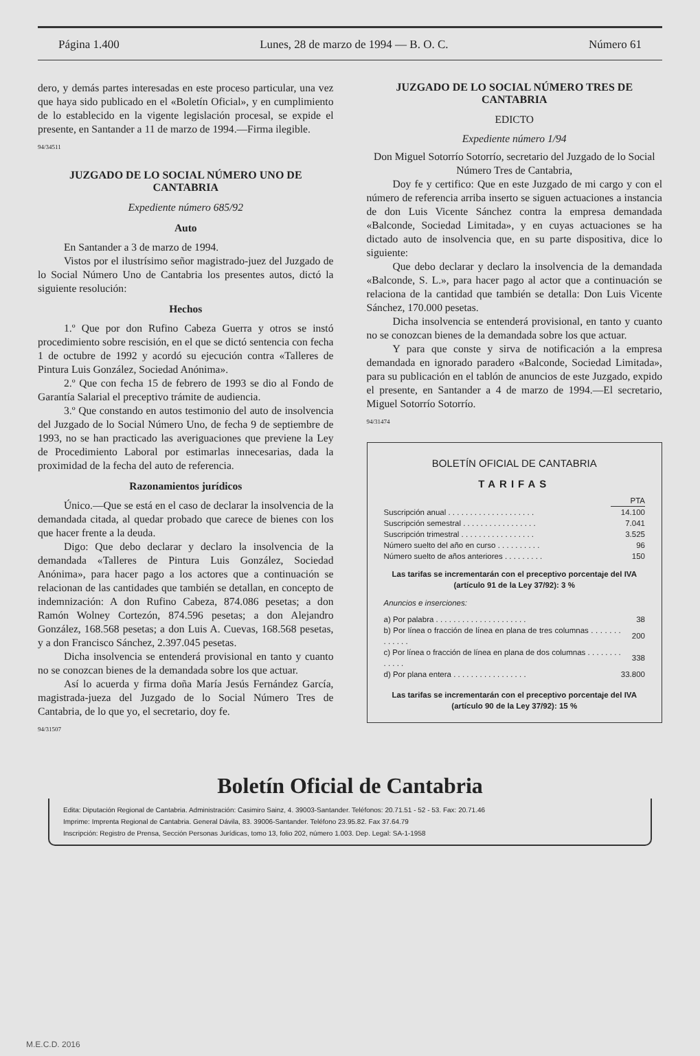Página 1.400 Lunes, 28 de marzo de 1994 — B. O. C. Número 61
dero, y demás partes interesadas en este proceso particular, una vez que haya sido publicado en el «Boletín Oficial», y en cumplimiento de lo establecido en la vigente legislación procesal, se expide el presente, en Santander a 11 de marzo de 1994.—Firma ilegible.
94/34511
JUZGADO DE LO SOCIAL NÚMERO UNO DE CANTABRIA
Expediente número 685/92
Auto
En Santander a 3 de marzo de 1994.
Vistos por el ilustrísimo señor magistrado-juez del Juzgado de lo Social Número Uno de Cantabria los presentes autos, dictó la siguiente resolución:
Hechos
1.º Que por don Rufino Cabeza Guerra y otros se instó procedimiento sobre rescisión, en el que se dictó sentencia con fecha 1 de octubre de 1992 y acordó su ejecución contra «Talleres de Pintura Luis González, Sociedad Anónima».
2.º Que con fecha 15 de febrero de 1993 se dio al Fondo de Garantía Salarial el preceptivo trámite de audiencia.
3.º Que constando en autos testimonio del auto de insolvencia del Juzgado de lo Social Número Uno, de fecha 9 de septiembre de 1993, no se han practicado las averiguaciones que previene la Ley de Procedimiento Laboral por estimarlas innecesarias, dada la proximidad de la fecha del auto de referencia.
Razonamientos jurídicos
Único.—Que se está en el caso de declarar la insolvencia de la demandada citada, al quedar probado que carece de bienes con los que hacer frente a la deuda.
Digo: Que debo declarar y declaro la insolvencia de la demandada «Talleres de Pintura Luis González, Sociedad Anónima», para hacer pago a los actores que a continuación se relacionan de las cantidades que también se detallan, en concepto de indemnización: A don Rufino Cabeza, 874.086 pesetas; a don Ramón Wolney Cortezón, 874.596 pesetas; a don Alejandro González, 168.568 pesetas; a don Luis A. Cuevas, 168.568 pesetas, y a don Francisco Sánchez, 2.397.045 pesetas.
Dicha insolvencia se entenderá provisional en tanto y cuanto no se conozcan bienes de la demandada sobre los que actuar.
Así lo acuerda y firma doña María Jesús Fernández García, magistrada-jueza del Juzgado de lo Social Número Tres de Cantabria, de lo que yo, el secretario, doy fe.
94/31507
JUZGADO DE LO SOCIAL NÚMERO TRES DE CANTABRIA
EDICTO
Expediente número 1/94
Don Miguel Sotorrío Sotorrío, secretario del Juzgado de lo Social Número Tres de Cantabria,
Doy fe y certifico: Que en este Juzgado de mi cargo y con el número de referencia arriba inserto se siguen actuaciones a instancia de don Luis Vicente Sánchez contra la empresa demandada «Balconde, Sociedad Limitada», y en cuyas actuaciones se ha dictado auto de insolvencia que, en su parte dispositiva, dice lo siguiente:
Que debo declarar y declaro la insolvencia de la demandada «Balconde, S. L.», para hacer pago al actor que a continuación se relaciona de la cantidad que también se detalla: Don Luis Vicente Sánchez, 170.000 pesetas.
Dicha insolvencia se entenderá provisional, en tanto y cuanto no se conozcan bienes de la demandada sobre los que actuar.
Y para que conste y sirva de notificación a la empresa demandada en ignorado paradero «Balconde, Sociedad Limitada», para su publicación en el tablón de anuncios de este Juzgado, expido el presente, en Santander a 4 de marzo de 1994.—El secretario, Miguel Sotorrío Sotorrío.
94/31474
BOLETÍN OFICIAL DE CANTABRIA
TARIFAS
| | PTA |
| Suscripción anual . . . . . . . . . . . . . . . . . . . . | 14.100 |
| Suscripción semestral . . . . . . . . . . . . . . . . . | 7.041 |
| Suscripción trimestral . . . . . . . . . . . . . . . . . | 3.525 |
| Número suelto del año en curso . . . . . . . . . . | 96 |
| Número suelto de años anteriores . . . . . . . . . | 150 |
Las tarifas se incrementarán con el preceptivo porcentaje del IVA (artículo 91 de la Ley 37/92): 3 %
Anuncios e inserciones:
| a) Por palabra . . . . . . . . . . . . . . . . . . . . . | 38 |
| b) Por línea o fracción de línea en plana de tres columnas . . . . . . . . . . . . . | 200 |
| c) Por línea o fracción de línea en plana de dos columnas . . . . . . . . . . . . . | 338 |
| d) Por plana entera . . . . . . . . . . . . . . . . . | 33.800 |
Las tarifas se incrementarán con el preceptivo porcentaje del IVA (artículo 90 de la Ley 37/92): 15 %
Boletín Oficial de Cantabria
Edita: Diputación Regional de Cantabria. Administración: Casimiro Sainz, 4. 39003-Santander. Teléfonos: 20.71.51 - 52 - 53. Fax: 20.71.46
Imprime: Imprenta Regional de Cantabria. General Dávila, 83. 39006-Santander. Teléfono 23.95.82. Fax 37.64.79
Inscripción: Registro de Prensa, Sección Personas Jurídicas, tomo 13, folio 202, número 1.003. Dep. Legal: SA-1-1958
M.E.C.D. 2016